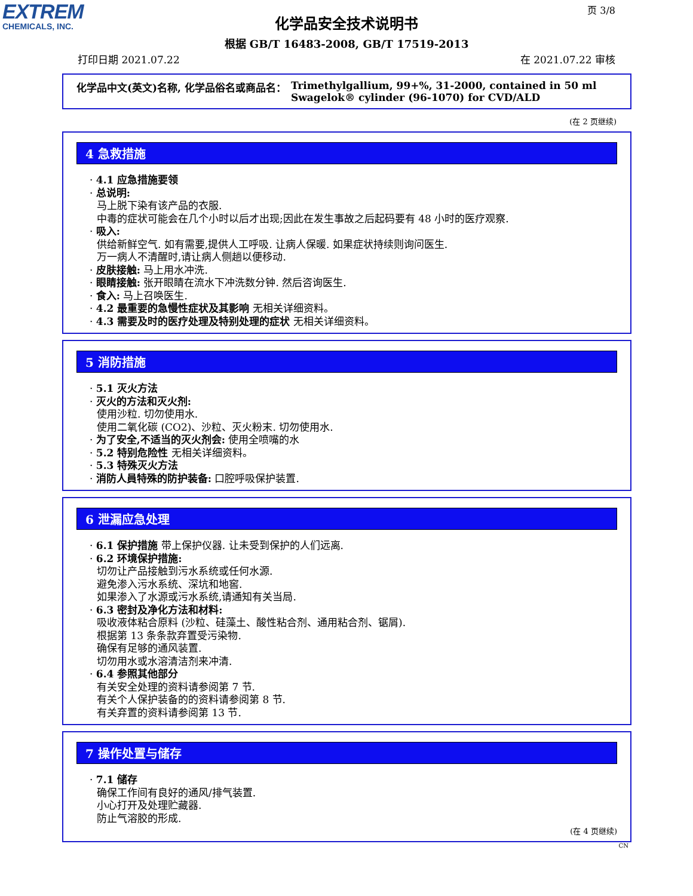EXTREM
CHEMICALS, INC.
页 3/8
化学品安全技术说明书
根据 GB/T 16483-2008, GB/T 17519-2013
打印日期 2021.07.22 在 2021.07.22 审核
化学品中文(英文)名称, 化学品俗名或商品名： Trimethylgallium, 99+%, 31-2000, contained in 50 ml
Swagelok® cylinder (96-1070) for CVD/ALD
(在 2 页继续)
4 急救措施
· 4.1 应急措施要领
· 总说明:
马上脱下染有该产品的衣服.
中毒的症状可能会在几个小时以后才出现;因此在发生事故之后起码要有 48 小时的医疗观察.
· 吸入:
供给新鲜空气. 如有需要,提供人工呼吸. 让病人保暖. 如果症状持续则询问医生.
万一病人不清醒时,请让病人侧趟以便移动.
· 皮肤接触: 马上用水冲洗.
· 眼睛接触: 张开眼睛在流水下冲洗数分钟. 然后咨询医生.
· 食入: 马上召唤医生.
· 4.2 最重要的急慢性症状及其影响 无相关详细资料。
· 4.3 需要及时的医疗处理及特别处理的症状 无相关详细资料。
5 消防措施
· 5.1 灭火方法
· 灭火的方法和灭火剂:
使用沙粒. 切勿使用水.
使用二氧化碳 (CO2)、沙粒、灭火粉末. 切勿使用水.
· 为了安全,不适当的灭火剂会: 使用全喷嘴的水
· 5.2 特别危险性 无相关详细资料。
· 5.3 特殊灭火方法
· 消防人員特殊的防护装备: 口腔呼吸保护装置.
6 泄漏应急处理
· 6.1 保护措施 带上保护仪器. 让未受到保护的人们远离.
· 6.2 环境保护措施:
切勿让产品接触到污水系统或任何水源.
避免渗入污水系统、深坑和地窖.
如果渗入了水源或污水系统,请通知有关当局.
· 6.3 密封及净化方法和材料:
吸收液体粘合原料 (沙粒、硅藻土、酸性粘合剂、通用粘合剂、锯屑).
根据第 13 条条款弃置受污染物.
确保有足够的通风装置.
切勿用水或水溶清洁剂来冲清.
· 6.4 参照其他部分
有关安全处理的资料请参阅第 7 节.
有关个人保护装备的的资料请参阅第 8 节.
有关弃置的资料请参阅第 13 节.
7 操作处置与储存
· 7.1 储存
确保工作间有良好的通风/排气装置.
小心打开及处理贮藏器.
防止气溶胶的形成.
(在 4 页继续)
CN